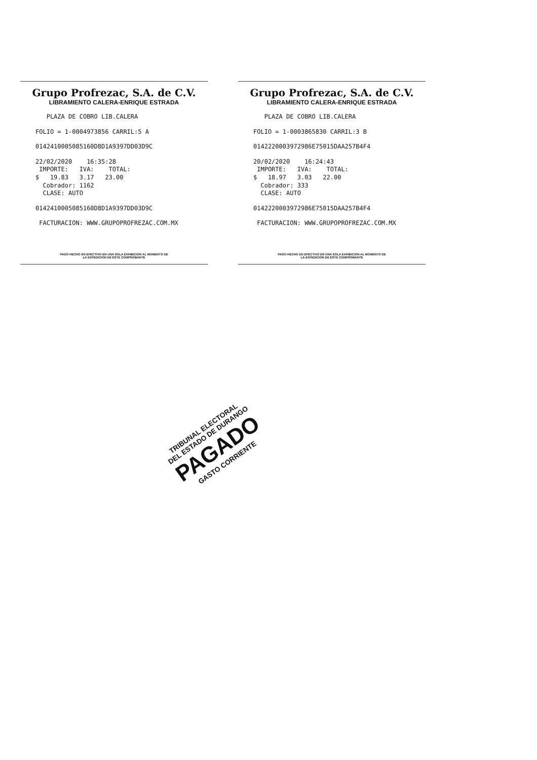Grupo Profrezac, S.A. de C.V.
LIBRAMIENTO CALERA-ENRIQUE ESTRADA
PLAZA DE COBRO LIB.CALERA
FOLIO = 1-0004973856 CARRIL:5 A
0142410005085160D8D1A9397DD03D9C
22/02/2020 16:35:28
IMPORTE: IVA: TOTAL:
$ 19.83 3.17 23.00
Cobrador: 1162
CLASE: AUTO
0142410005085160D8D1A9397DD03D9C
FACTURACION: WWW.GRUPOPROFREZAC.COM.MX
PAGO HECHO EN EFECTIVO EN UNA SOLA EXHIBICION AL MOMENTO DE
LA EXPEDICION DE ESTE COMPROBANTE
Grupo Profrezac, S.A. de C.V.
LIBRAMIENTO CALERA-ENRIQUE ESTRADA
PLAZA DE COBRO LIB.CALERA
FOLIO = 1-0003865830 CARRIL:3 B
0142220003972986E75015DAA257B4F4
20/02/2020 16:24:43
IMPORTE: IVA: TOTAL:
$ 18.97 3.03 22.00
Cobrador: 333
CLASE: AUTO
0142220003972986E75015DAA257B4F4
FACTURACION: WWW.GRUPOPROFREZAC.COM.MX
PAGO HECHO EN EFECTIVO EN UNA SOLA EXHIBICION AL MOMENTO DE
LA EXPEDICION DE ESTE COMPROBANTE
TRIBUNAL ELECTORAL
DEL ESTADO DE DURANGO
PAGADO
GASTO CORRIENTE